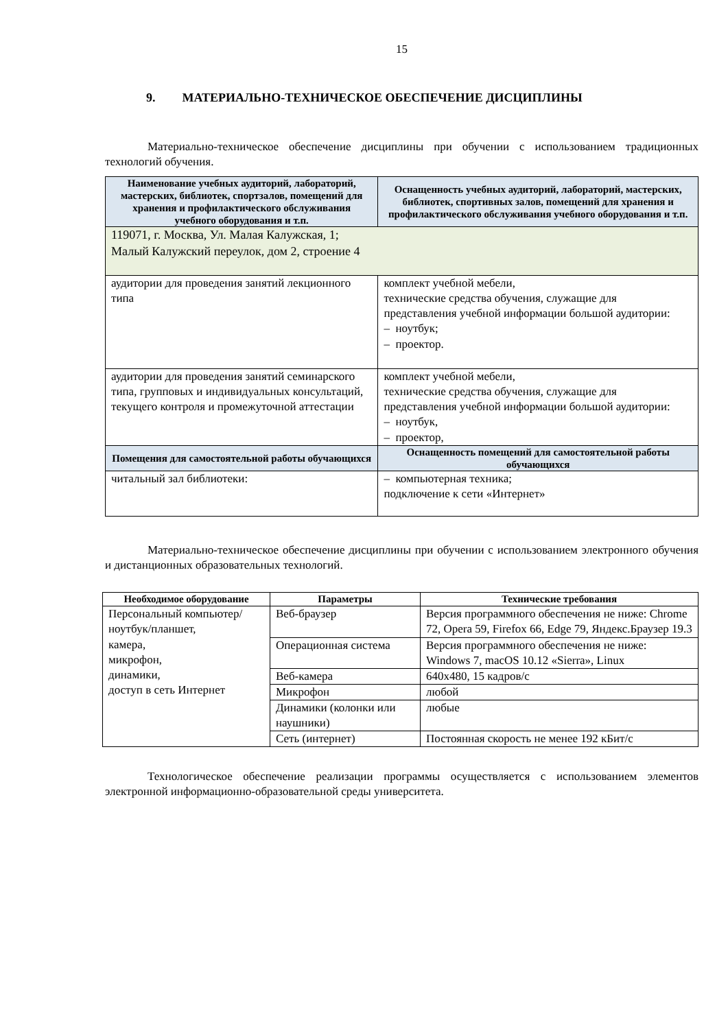15
9. МАТЕРИАЛЬНО-ТЕХНИЧЕСКОЕ ОБЕСПЕЧЕНИЕ ДИСЦИПЛИНЫ
Материально-техническое обеспечение дисциплины при обучении с использованием традиционных технологий обучения.
| Наименование учебных аудиторий, лабораторий, мастерских, библиотек, спортзалов, помещений для хранения и профилактического обслуживания учебного оборудования и т.п. | Оснащенность учебных аудиторий, лабораторий, мастерских, библиотек, спортивных залов, помещений для хранения и профилактического обслуживания учебного оборудования и т.п. |
| --- | --- |
| 119071, г. Москва, Ул. Малая Калужская, 1; Малый Калужский переулок, дом 2, строение 4 | |
| аудитории для проведения занятий лекционного типа | комплект учебной мебели, технические средства обучения, служащие для представления учебной информации большой аудитории: – ноутбук; – проектор. |
| аудитории для проведения занятий семинарского типа, групповых и индивидуальных консультаций, текущего контроля и промежуточной аттестации | комплект учебной мебели, технические средства обучения, служащие для представления учебной информации большой аудитории: – ноутбук, – проектор, |
| Помещения для самостоятельной работы обучающихся | Оснащенность помещений для самостоятельной работы обучающихся |
| читальный зал библиотеки: | – компьютерная техника; подключение к сети «Интернет» |
Материально-техническое обеспечение дисциплины при обучении с использованием электронного обучения и дистанционных образовательных технологий.
| Необходимое оборудование | Параметры | Технические требования |
| --- | --- | --- |
| Персональный компьютер/ ноутбук/планшет, камера, микрофон, динамики, доступ в сеть Интернет | Веб-браузер | Версия программного обеспечения не ниже: Chrome 72, Opera 59, Firefox 66, Edge 79, Яндекс.Браузер 19.3 |
| | Операционная система | Версия программного обеспечения не ниже: Windows 7, macOS 10.12 «Sierra», Linux |
| | Веб-камера | 640х480, 15 кадров/с |
| | Микрофон | любой |
| | Динамики (колонки или наушники) | любые |
| | Сеть (интернет) | Постоянная скорость не менее 192 кБит/с |
Технологическое обеспечение реализации программы осуществляется с использованием элементов электронной информационно-образовательной среды университета.